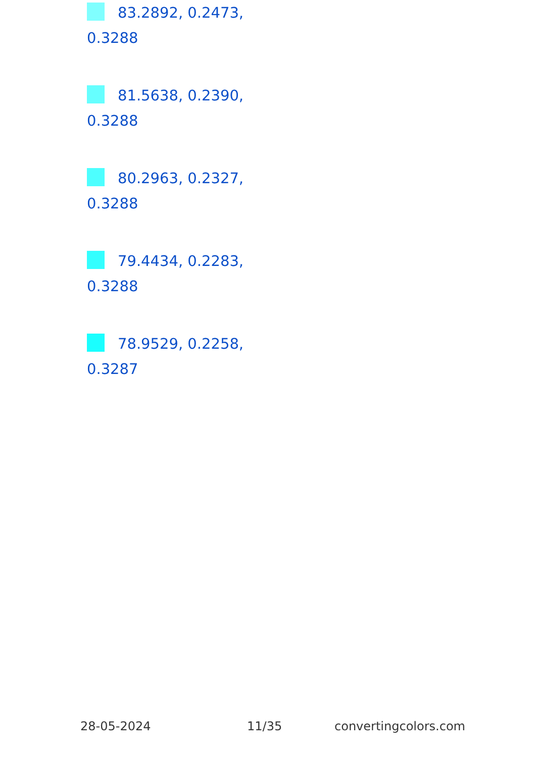83.2892, 0.2473, 0.3288
81.5638, 0.2390, 0.3288
80.2963, 0.2327, 0.3288
79.4434, 0.2283, 0.3288
78.9529, 0.2258, 0.3287
28-05-2024 11/35 convertingcolors.com